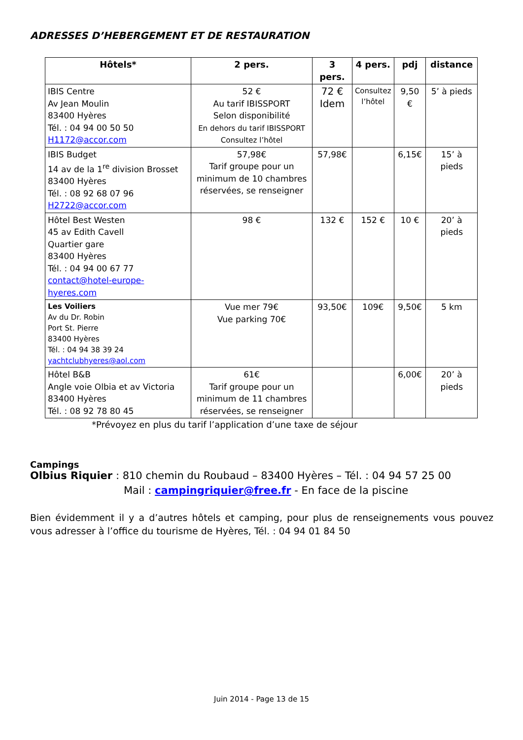ADRESSES D’HEBERGEMENT ET DE RESTAURATION
| Hôtels* | 2 pers. | 3 pers. | 4 pers. | pdj | distance |
| --- | --- | --- | --- | --- | --- |
| IBIS Centre Av Jean Moulin 83400 Hyères Tél. : 04 94 00 50 50 H1172@accor.com | 52 € Au tarif IBISSPORT Selon disponibilité En dehors du tarif IBISSPORT Consultez l’hôtel | 72 € Idem | Consultez l’hôtel | 9,50 € | 5’ à pieds |
| IBIS Budget 14 av de la 1<sup>re</sup> division Brosset 83400 Hyères Tél. : 08 92 68 07 96 H2722@accor.com | 57,98€ Tarif groupe pour un minimum de 10 chambres réservées, se renseigner | 57,98€ | | 6,15€ | 15’ à pieds |
| Hôtel Best Westen 45 av Edith Cavell Quartier gare 83400 Hyères Tél. : 04 94 00 67 77 contact@hotel-europe-hyeres.com | 98 € | 132 € | 152 € | 10 € | 20’ à pieds |
| Les Voiliers Av du Dr. Robin Port St. Pierre 83400 Hyères Tél. : 04 94 38 39 24 yachtclubhyeres@aol.com | Vue mer 79€ Vue parking 70€ | 93,50€ | 109€ | 9,50€ | 5 km |
| Hôtel B&B Angle voie Olbia et av Victoria 83400 Hyères Tél. : 08 92 78 80 45 | 61€ Tarif groupe pour un minimum de 11 chambres réservées, se renseigner | | | 6,00€ | 20’ à pieds |
*Prévoyez en plus du tarif l’application d’une taxe de séjour
Campings
Olbius Riquier : 810 chemin du Roubaud – 83400 Hyères – Tél. : 04 94 57 25 00
Mail : campingriquier@free.fr - En face de la piscine
Bien évidemment il y a d’autres hôtels et camping, pour plus de renseignements vous pouvez vous adresser à l’office du tourisme de Hyères, Tél. : 04 94 01 84 50
Juin 2014 - Page 13 de 15